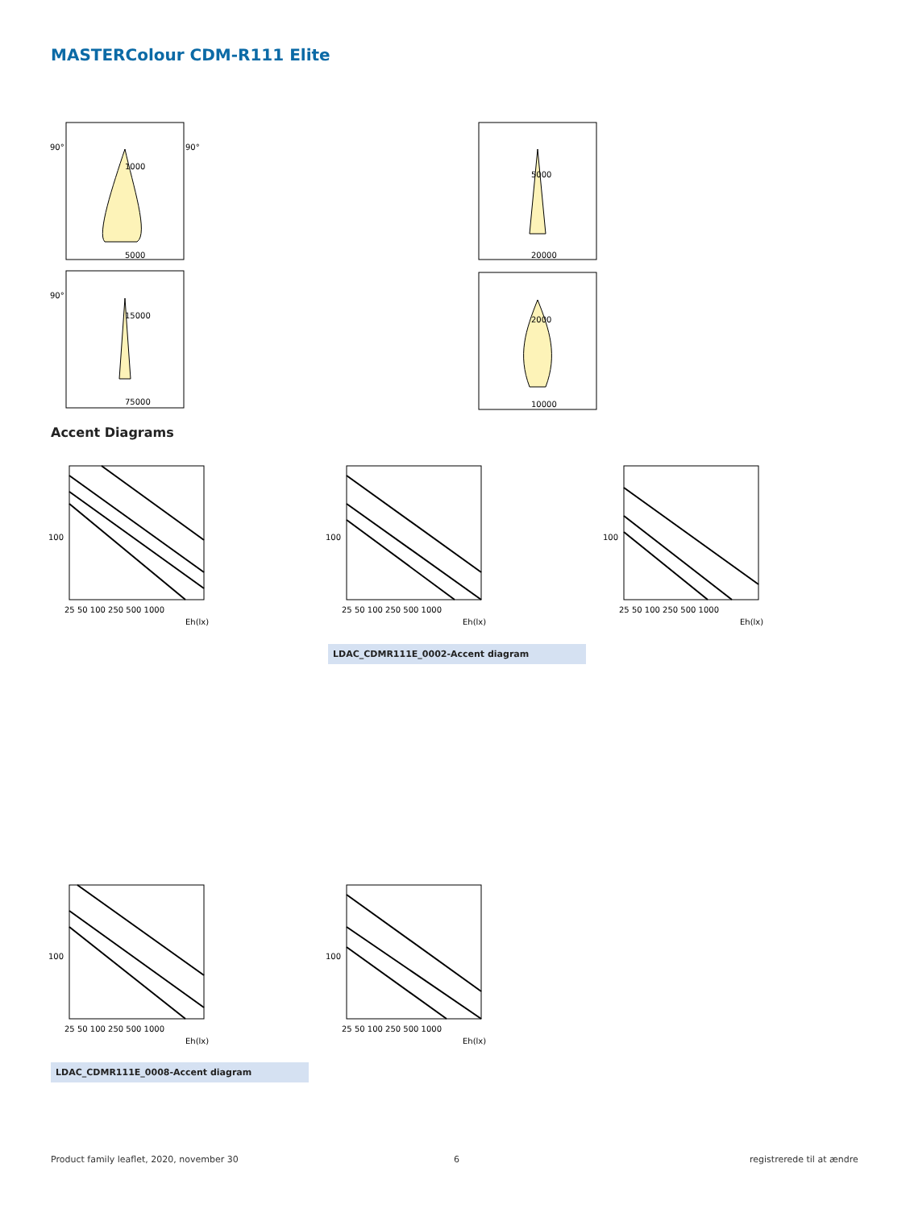MASTERColour CDM-R111 Elite
90°
90°
1000
5000
90°
15000
75000
5000
20000
2000
10000
Accent Diagrams
100
25 50 100 250 500 1000
Eh(lx)
100
25 50 100 250 500 1000
Eh(lx)
100
25 50 100 250 500 1000
Eh(lx)
LDAC_CDMR111E_0002-Accent diagram
100
25 50 100 250 500 1000
Eh(lx)
100
25 50 100 250 500 1000
Eh(lx)
LDAC_CDMR111E_0008-Accent diagram
Product family leaflet, 2020, november 30
6 registrerede til at ændre